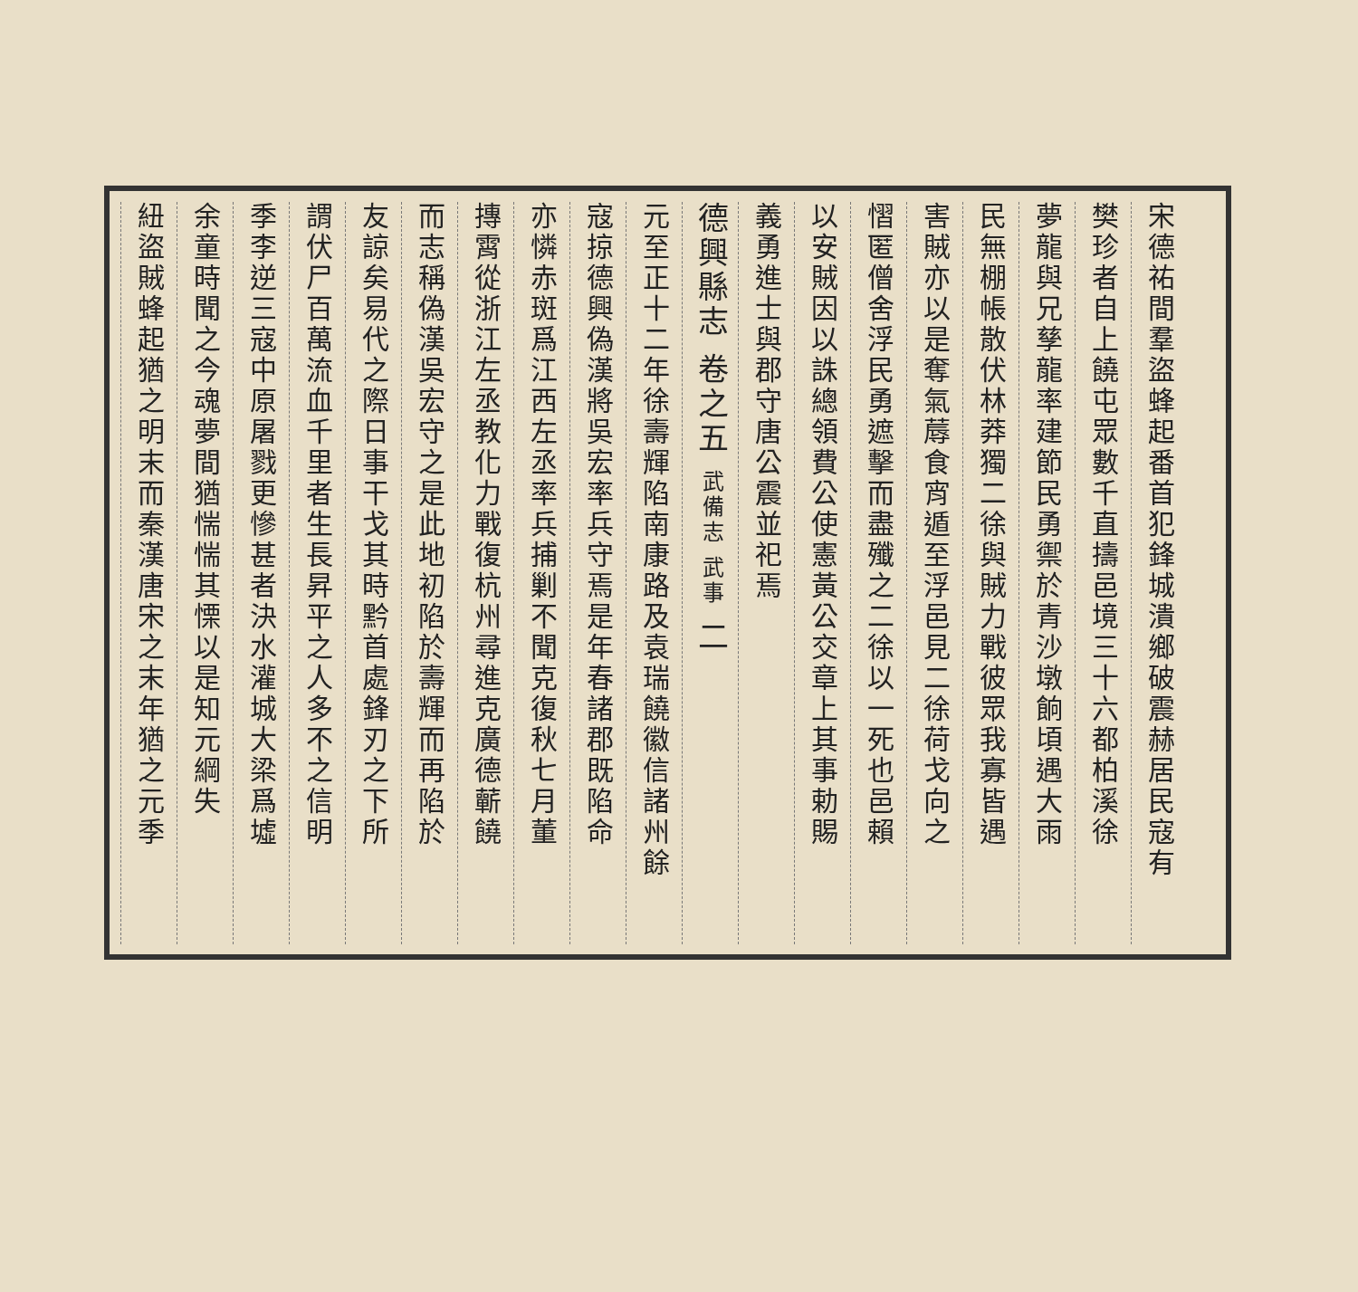宋德祐間羣盜蜂起番首犯鋒城潰鄉破震赫居民寇有
樊珍者自上饒屯眾數千直擣邑境三十六都柏溪徐
夢龍與兄孳龍率建節民勇禦於青沙墩餉頃遇大雨
民無棚帳散伏林莽獨二徐與賊力戰彼眾我寡皆遇
害賊亦以是奪氣蓐食宵遁至浮邑見二徐荷戈向之
慴匿僧舍浮民勇遮擊而盡殲之二徐以一死也邑賴
以安賊因以誅總領費公使憲黃公交章上其事勅賜
義勇進士與郡守唐公震並祀焉
德興縣志 卷之五 武備志 武事 二
元至正十二年徐壽輝陷南康路及袁瑞饒徽信諸州餘
寇掠德興偽漢將吳宏率兵守焉是年春諸郡既陷命
亦憐赤斑爲江西左丞率兵捕剿不聞克復秋七月董
摶霄從浙江左丞教化力戰復杭州尋進克廣德蘄饒
而志稱偽漢吳宏守之是此地初陷於壽輝而再陷於
友諒矣易代之際日事干戈其時黔首處鋒刃之下所
謂伏尸百萬流血千里者生長昇平之人多不之信明
季李逆三寇中原屠戮更慘甚者決水灌城大梁爲墟
余童時聞之今魂夢間猶惴惴其慄以是知元綱失
紐盜賊蜂起猶之明末而秦漢唐宋之末年猶之元季